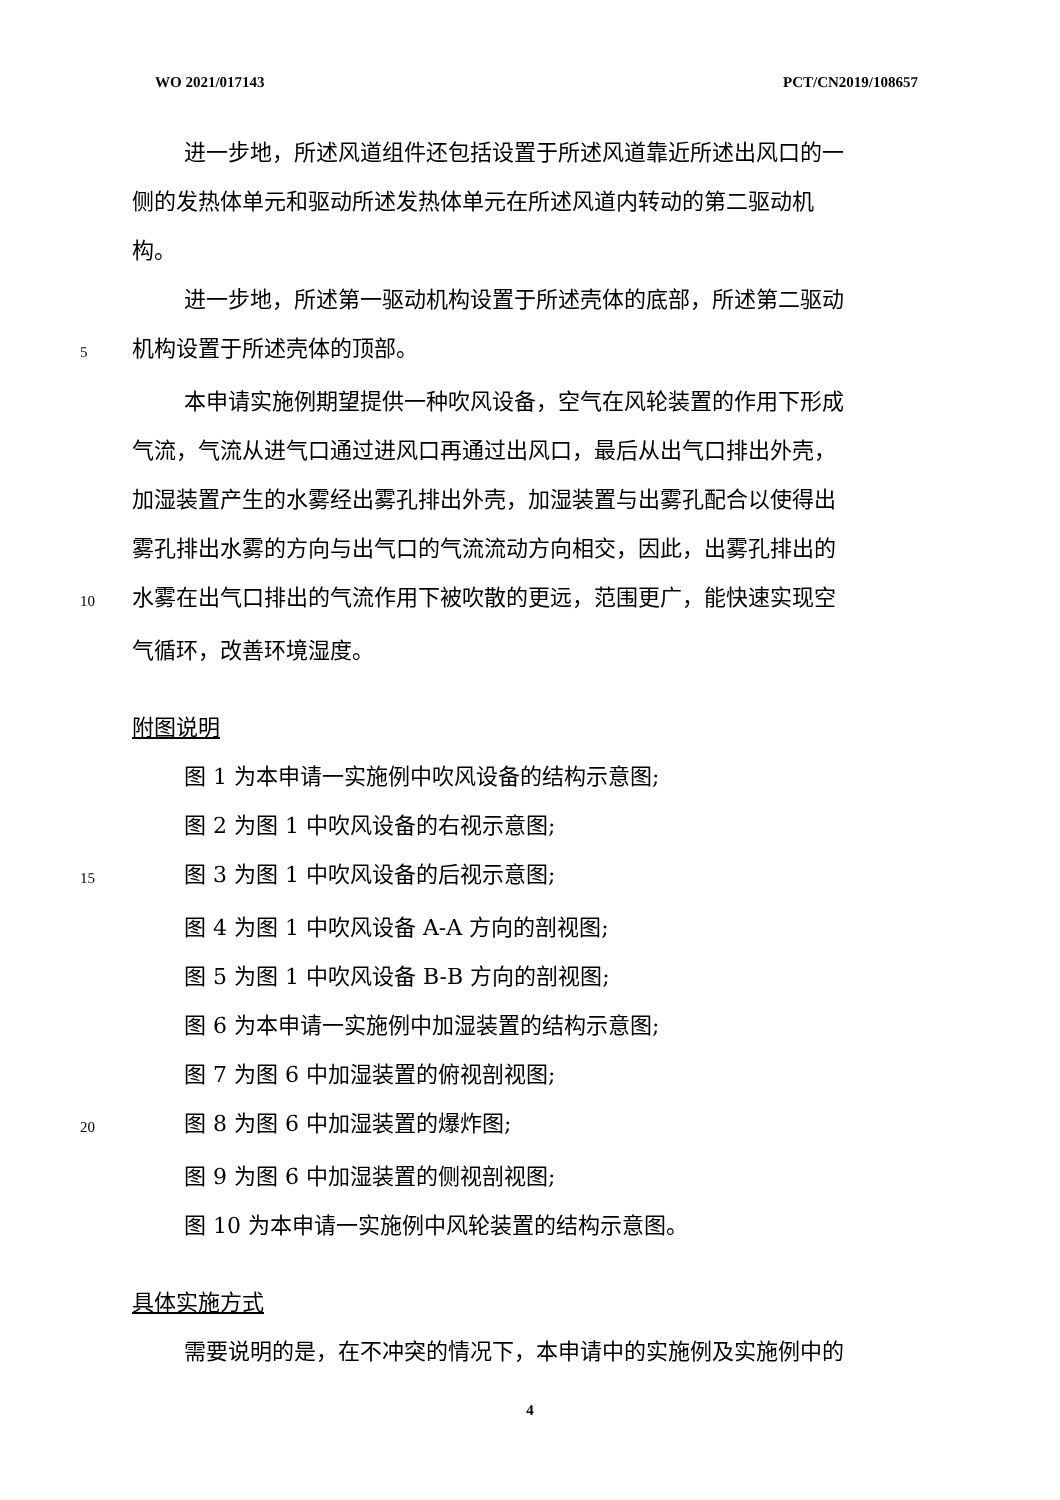WO 2021/017143 PCT/CN2019/108657
进一步地，所述风道组件还包括设置于所述风道靠近所述出风口的一
侧的发热体单元和驱动所述发热体单元在所述风道内转动的第二驱动机
构。
进一步地，所述第一驱动机构设置于所述壳体的底部，所述第二驱动
5 机构设置于所述壳体的顶部。
本申请实施例期望提供一种吹风设备，空气在风轮装置的作用下形成
气流，气流从进气口通过进风口再通过出风口，最后从出气口排出外壳，
加湿装置产生的水雾经出雾孔排出外壳，加湿装置与出雾孔配合以使得出
雾孔排出水雾的方向与出气口的气流流动方向相交，因此，出雾孔排出的
10 水雾在出气口排出的气流作用下被吹散的更远，范围更广，能快速实现空
气循环，改善环境湿度。
附图说明
图 1 为本申请一实施例中吹风设备的结构示意图;
图 2 为图 1 中吹风设备的右视示意图;
15 图 3 为图 1 中吹风设备的后视示意图;
图 4 为图 1 中吹风设备 A-A 方向的剖视图;
图 5 为图 1 中吹风设备 B-B 方向的剖视图;
图 6 为本申请一实施例中加湿装置的结构示意图;
图 7 为图 6 中加湿装置的俯视剖视图;
20 图 8 为图 6 中加湿装置的爆炸图;
图 9 为图 6 中加湿装置的侧视剖视图;
图 10 为本申请一实施例中风轮装置的结构示意图。
具体实施方式
需要说明的是，在不冲突的情况下，本申请中的实施例及实施例中的
4